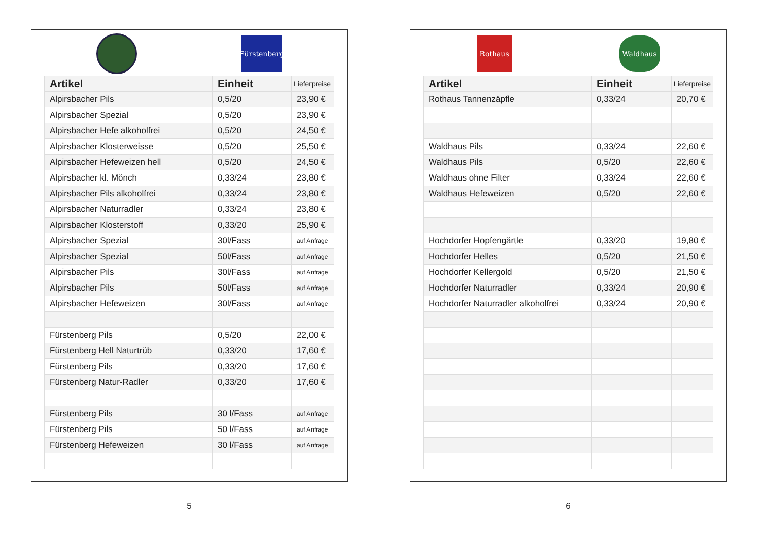Fürstenberg
| Artikel | Einheit | Lieferpreise |
| --- | --- | --- |
| Alpirsbacher Pils | 0,5/20 | 23,90 € |
| Alpirsbacher Spezial | 0,5/20 | 23,90 € |
| Alpirsbacher Hefe alkoholfrei | 0,5/20 | 24,50 € |
| Alpirsbacher Klosterweisse | 0,5/20 | 25,50 € |
| Alpirsbacher Hefeweizen hell | 0,5/20 | 24,50 € |
| Alpirsbacher kl. Mönch | 0,33/24 | 23,80 € |
| Alpirsbacher Pils alkoholfrei | 0,33/24 | 23,80 € |
| Alpirsbacher Naturradler | 0,33/24 | 23,80 € |
| Alpirsbacher Klosterstoff | 0,33/20 | 25,90 € |
| Alpirsbacher Spezial | 30l/Fass | auf Anfrage |
| Alpirsbacher Spezial | 50l/Fass | auf Anfrage |
| Alpirsbacher Pils | 30l/Fass | auf Anfrage |
| Alpirsbacher Pils | 50l/Fass | auf Anfrage |
| Alpirsbacher Hefeweizen | 30l/Fass | auf Anfrage |
| Fürstenberg Pils | 0,5/20 | 22,00 € |
| Fürstenberg Hell Naturtrüb | 0,33/20 | 17,60 € |
| Fürstenberg Pils | 0,33/20 | 17,60 € |
| Fürstenberg Natur-Radler | 0,33/20 | 17,60 € |
| Fürstenberg Pils | 30 l/Fass | auf Anfrage |
| Fürstenberg Pils | 50 l/Fass | auf Anfrage |
| Fürstenberg Hefeweizen | 30 l/Fass | auf Anfrage |
5
Rothaus Waldhaus
| Artikel | Einheit | Lieferpreise |
| --- | --- | --- |
| Rothaus Tannenzäpfle | 0,33/24 | 20,70 € |
| Waldhaus Pils | 0,33/24 | 22,60 € |
| Waldhaus Pils | 0,5/20 | 22,60 € |
| Waldhaus ohne Filter | 0,33/24 | 22,60 € |
| Waldhaus Hefeweizen | 0,5/20 | 22,60 € |
| Hochdorfer Hopfengärtle | 0,33/20 | 19,80 € |
| Hochdorfer Helles | 0,5/20 | 21,50 € |
| Hochdorfer Kellergold | 0,5/20 | 21,50 € |
| Hochdorfer Naturradler | 0,33/24 | 20,90 € |
| Hochdorfer Naturradler alkoholfrei | 0,33/24 | 20,90 € |
6